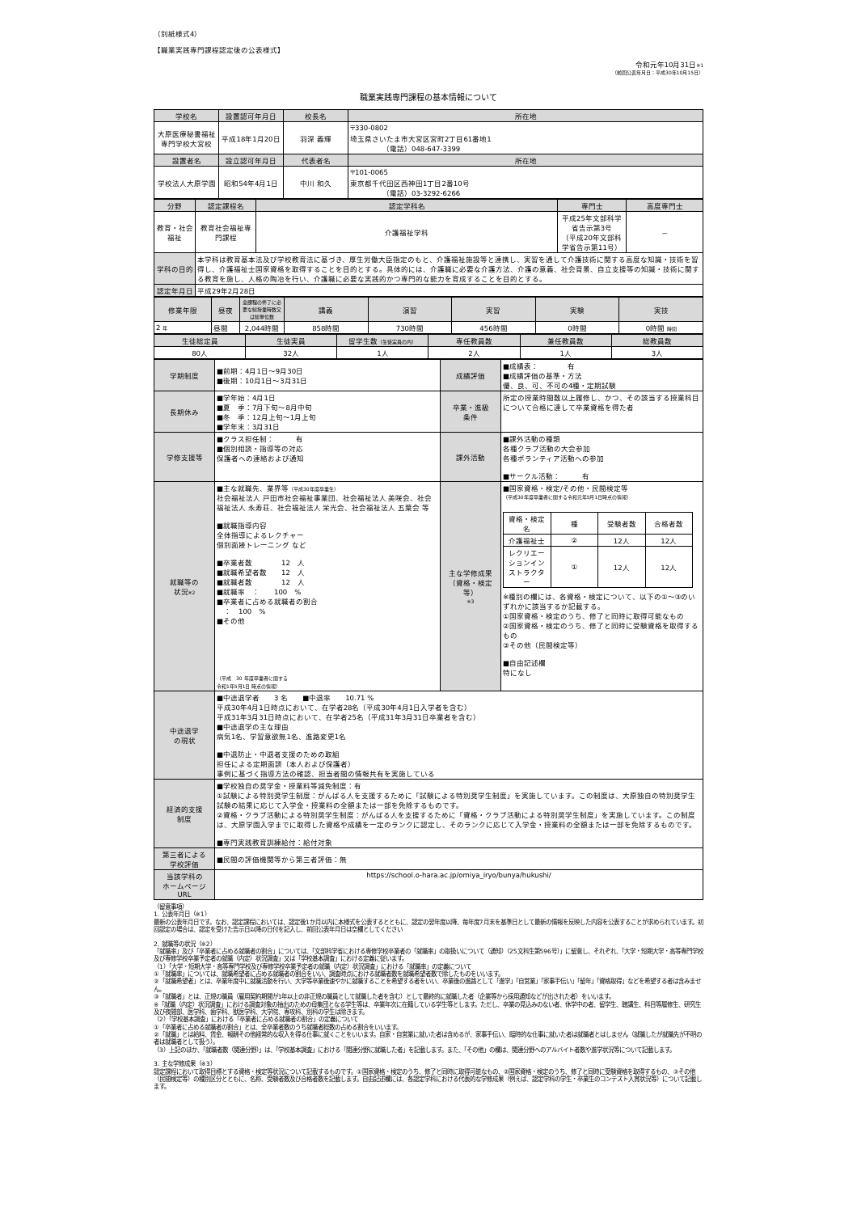（別紙様式4）
【職業実践専門課程認定後の公表様式】
令和元年10月31日※1
（前回公表年月日：平成30年10月15日）
職業実践専門課程の基本情報について
| 学校名 | 設置認可年月日 | 校長名 | 所在地 |
| --- | --- | --- | --- |
| 大原医療秘書福祉 専門学校大宮校 | 平成18年1月20日 | 羽深 義輝 | 〒330-0802 埼玉県さいたま市大宮区宮町2丁目61番地1 （電話）048-647-3399 |
| 設置者名 | 設立認可年月日 | 代表者名 | 所在地 |
| 学校法人大原学園 | 昭和54年4月1日 | 中川 和久 | 〒101-0065 東京都千代田区西神田1丁目2番10号 （電話）03-3292-6266 |
| 分野 | 認定課程名 | 認定学科名 | 専門士 | 高度専門士 |
| --- | --- | --- | --- | --- |
| 教育・社会福祉 | 教育社会福祉専門課程 | 介護福祉学科 | 平成25年文部科学省告示第3号 （平成20年文部科学省告示第11号） | － |
| 学科の目的 | 本学科は教育基本法及び学校教育法に基づき、厚生労働大臣指定のもと、介護福祉施設等と連携し、実習を通して介護技術に関する高度な知識・技術を習得し、介護福祉士国家資格を取得することを目的とする。具体的には、介護職に必要な介護方法、介護の意義、社会背景、自立支援等の知識・技術に関する教育を施し、人格の陶冶を行い、介護職に必要な実践的かつ専門的な能力を育成することを目的とする。 | | | |
| 認定年月日 | 平成29年2月28日 | | | |
| 修業年限 | 昼夜 | 全課程の修了に必要な総授業時数又は総単位数 | 講義 | 演習 | 実習 | 実験 | 実技 |
| --- | --- | --- | --- | --- | --- | --- | --- |
| 2 年 | 昼間 | 2,044時間 | 858時間 | 730時間 | 456時間 | 0時間 | 0時間 時間 |
| 生徒総定員 | 生徒実員 | 留学生数 （生徒実員の内） | 専任教員数 | 兼任教員数 | 総教員数 |
| --- | --- | --- | --- | --- | --- |
| 80人 | 32人 | 1人 | 2人 | 1人 | 3人 |
| 学期制度 | ■前期：4月1日～9月30日 ■後期：10月1日～3月31日 | 成績評価 | ■成績表： 有 ■成績評価の基準・方法 優、良、可、不可の4種・定期試験 |
| 長期休み | ■学年始：4月1日 ■夏 季：7月下旬～8月中旬 ■冬 季：12月上旬～1月上旬 ■学年末：3月31日 | 卒業・進級 条件 | 所定の授業時間数以上履修し、かつ、その該当する授業科目について合格に達して卒業資格を得た者 |
| 学修支援等 | ■クラス担任制： 有 ■個別相談・指導等の対応 保護者への連絡および通知 | 課外活動 | ■課外活動の種類 各種クラブ活動の大会参加 各種ボランティア活動への参加 ■サークル活動： 有 |
| 就職等の 状況 ※2 | ■主な就職先、業界等 （平成30年度卒業生） 社会福祉法人 戸田市社会福祉事業団、社会福祉法人 美咲会、社会福祉法人 永寿荘、社会福祉法人 栄光会、社会福祉法人 五葉会 等 ■就職指導内容 全体指導によるレクチャー 個別面接トレーニング など ■卒業者数 12 人 ■就職希望者数 12 人 ■就職者数 12 人 ■就職率 ： 100 % ■卒業者に占める就職者の割合 ： 100 % ■その他 （平成 30 年度卒業者に関する 令和1年5月1日 時点の情報） | 主な学修成果 （資格・検定等） ※3 | ■国家資格・検定/その他・民間検定等 （平成30年度卒業者に関する令和元年5月1日時点の情報） / 資格・検定名 / 種 / 受験者数 / 合格者数 / / --- / --- / --- / --- / / 介護福祉士 / ② / 12人 / 12人 / / レクリエーションインストラクター / ① / 12人 / 12人 / ※種別の欄には、各資格・検定について、以下の①～③のいずれかに該当するか記載する。 ①国家資格・検定のうち、修了と同時に取得可能なもの ②国家資格・検定のうち、修了と同時に受験資格を取得するもの ③その他（民間検定等） ■自由記述欄 特になし |
| 中途退学 の現状 | ■中途退学者 3 名 ■中退率 10.71 % 平成30年4月1日時点において、在学者28名（平成30年4月1日入学者を含む） 平成31年3月31日時点において、在学者25名（平成31年3月31日卒業者を含む） ■中途退学の主な理由 病気1名、学習意欲無1名、進路変更1名 ■中退防止・中退者支援のための取組 担任による定期面談（本人および保護者） 事例に基づく指導方法の確認、担当者間の情報共有を実施している | | |
| 経済的支援 制度 | ■学校独自の奨学金・授業料等減免制度：有 ①試験による特別奨学生制度：がんばる人を支援するために「試験による特別奨学生制度」を実施しています。この制度は、大原独自の特別奨学生試験の結果に応じて入学金・授業料の全額または一部を免除するものです。 ②資格・クラブ活動による特別奨学生制度：がんばる人を支援するために「資格・クラブ活動による特別奨学生制度」を実施しています。この制度は、大原学園入学までに取得した資格や成績を一定のランクに認定し、そのランクに応じて入学金・授業料の全額または一部を免除するものです。 ■専門実践教育訓練給付：給付対象 | | |
| 第三者による 学校評価 | ■民間の評価機関等から第三者評価：無 | | |
| 当該学科の ホームページ URL | https://school.o-hara.ac.jp/omiya_iryo/bunya/hukushi/ | | |
（留意事項）
1. 公表年月日（※1）
最新の公表年月日です。なお、認定課程においては、認定後1か月以内に本様式を公表するとともに、認定の翌年度以降、毎年度7月末を基準日として最新の情報を反映した内容を公表することが求められています。初回認定の場合は、認定を受けた告示日以降の日付を記入し、前回公表年月日は空欄としてください
2. 就職等の状況（※2）
「就職率」及び「卒業者に占める就職者の割合」については、「文部科学省における専修学校卒業者の「就職率」の取扱いについて（通知）（25文科生第596号）」に留意し、それぞれ、「大学・短期大学・高等専門学校及び専修学校卒業予定者の就職（内定）状況調査」又は「学校基本調査」における定義に従います。
（1）「大学・短期大学・高等専門学校及び専修学校卒業予定者の就職（内定）状況調査」における「就職率」の定義について
①「就職率」については、就職希望者に占める就職者の割合をいい、調査時点における就職者数を就職希望者数で除したものをいいます。
②「就職希望者」とは、卒業年度中に就職活動を行い、大学等卒業後速やかに就職することを希望する者をいい、卒業後の進路として「進学」「自営業」「家事手伝い」「留年」「資格取得」などを希望する者は含みません。
③「就職者」とは、正規の職員（雇用契約期間が1年以上の非正規の職員として就職した者を含む）として最終的に就職した者（企業等から採用通知などが出された者）をいいます。
※「就職（内定）状況調査」における調査対象の抽出のための母集団となる学生等は、卒業年次に在籍している学生等とします。ただし、卒業の見込みのない者、休学中の者、留学生、聴講生、科目等履修生、研究生及び夜間部、医学科、歯学科、獣医学科、大学院、専攻科、別科の学生は除きます。
（2）「学校基本調査」における「卒業者に占める就職者の割合」の定義について
①「卒業者に占める就職者の割合」とは、全卒業者数のうち就職者総数の占める割合をいいます。
②「就職」とは給料、賃金、報酬その他経常的な収入を得る仕事に就くことをいいます。自家・自営業に就いた者は含めるが、家事手伝い、臨時的な仕事に就いた者は就職者とはしません（就職したが就職先が不明の者は就職者として扱う）。
（3）上記のほか、「就職者数（関連分野）」は、「学校基本調査」における「関連分野に就職した者」を記載します。また、「その他」の欄は、関連分野へのアルバイト者数や進学状況等について記載します。
3. 主な学修成果（※3）
認定課程において取得目標とする資格・検定等状況について記載するものです。①国家資格・検定のうち、修了と同時に取得可能なもの、②国家資格・検定のうち、修了と同時に受験資格を取得するもの、③その他（民間検定等）の種別区分とともに、名称、受験者数及び合格者数を記載します。自由記述欄には、各認定学科における代表的な学修成果（例えば、認定学科の学生・卒業生のコンテスト入賞状況等）について記載します。